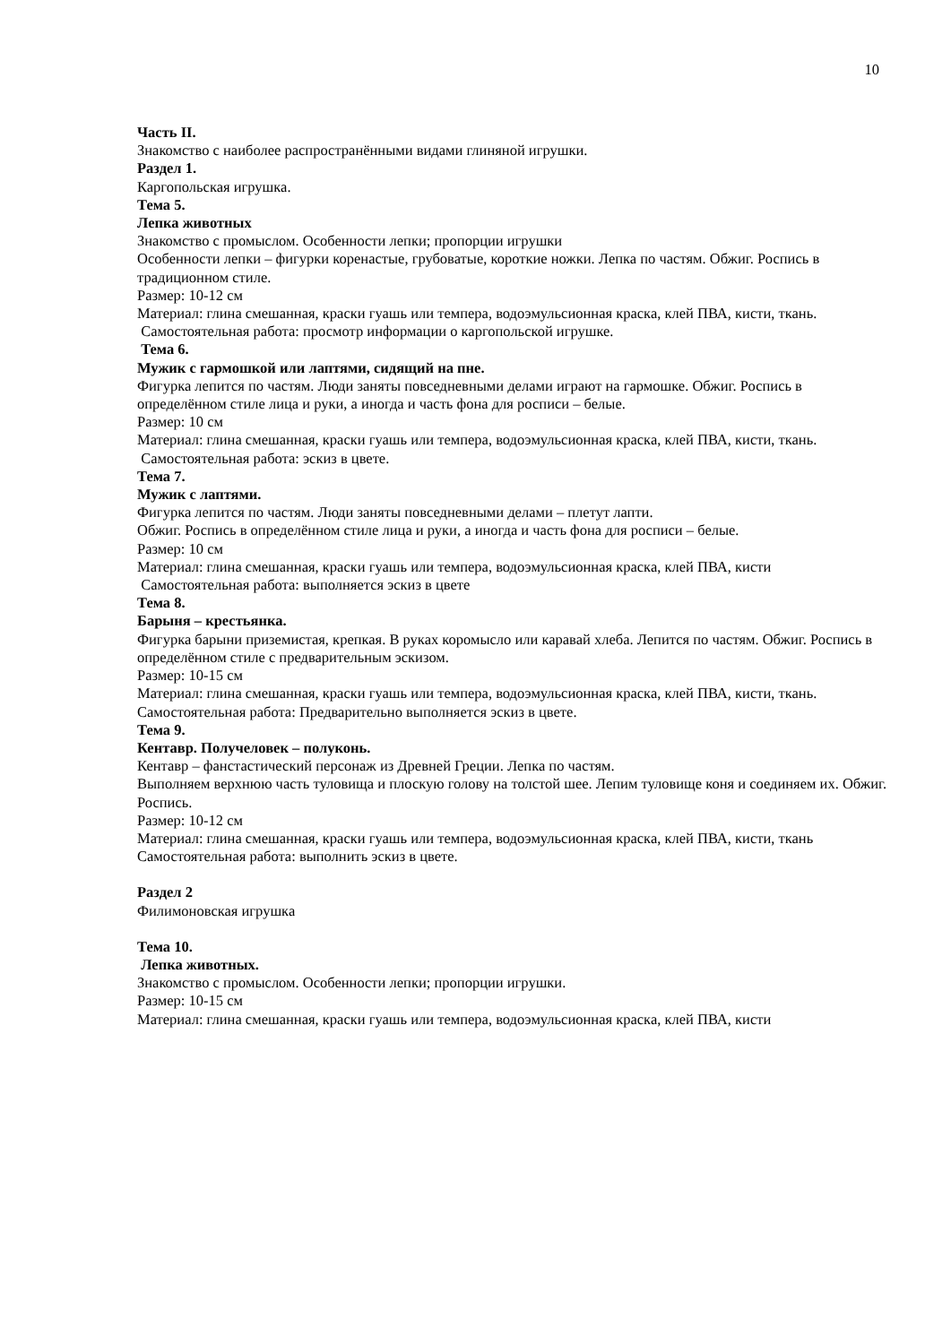10
Часть II.
Знакомство с наиболее распространёнными видами глиняной игрушки.
Раздел 1.
Каргопольская игрушка.
Тема 5.
Лепка животных
Знакомство с промыслом. Особенности лепки; пропорции игрушки
Особенности лепки – фигурки коренастые, грубоватые, короткие ножки. Лепка по частям. Обжиг. Роспись в традиционном стиле.
Размер: 10-12 см
Материал: глина смешанная, краски гуашь или темпера, водоэмульсионная краска, клей ПВА, кисти, ткань.
Самостоятельная работа: просмотр информации о каргопольской игрушке.
Тема 6.
Мужик с гармошкой или лаптями, сидящий на пне.
Фигурка лепится по частям. Люди заняты повседневными делами играют на гармошке. Обжиг. Роспись в определённом стиле лица и руки, а иногда и часть фона для росписи – белые.
Размер: 10 см
Материал: глина смешанная, краски гуашь или темпера, водоэмульсионная краска, клей ПВА, кисти, ткань.
Самостоятельная работа: эскиз в цвете.
Тема 7.
Мужик с лаптями.
Фигурка лепится по частям. Люди заняты повседневными делами – плетут лапти.
Обжиг. Роспись в определённом стиле лица и руки, а иногда и часть фона для росписи – белые.
Размер: 10 см
Материал: глина смешанная, краски гуашь или темпера, водоэмульсионная краска, клей ПВА, кисти
Самостоятельная работа: выполняется эскиз в цвете
Тема 8.
Барыня – крестьянка.
Фигурка барыни приземистая, крепкая. В руках коромысло или каравай хлеба. Лепится по частям. Обжиг. Роспись в определённом стиле с предварительным эскизом.
Размер: 10-15 см
Материал: глина смешанная, краски гуашь или темпера, водоэмульсионная краска, клей ПВА, кисти, ткань.
Самостоятельная работа: Предварительно выполняется эскиз в цвете.
Тема 9.
Кентавр. Получеловек – полуконь.
Кентавр – фанстастический персонаж из Древней Греции. Лепка по частям.
Выполняем верхнюю часть туловища и плоскую голову на толстой шее. Лепим туловище коня и соединяем их. Обжиг. Роспись.
Размер: 10-12 см
Материал: глина смешанная, краски гуашь или темпера, водоэмульсионная краска, клей ПВА, кисти, ткань
Самостоятельная работа: выполнить эскиз в цвете.
Раздел 2
Филимоновская игрушка
Тема 10.
Лепка животных.
Знакомство с промыслом. Особенности лепки; пропорции игрушки.
Размер: 10-15 см
Материал: глина смешанная, краски гуашь или темпера, водоэмульсионная краска, клей ПВА, кисти